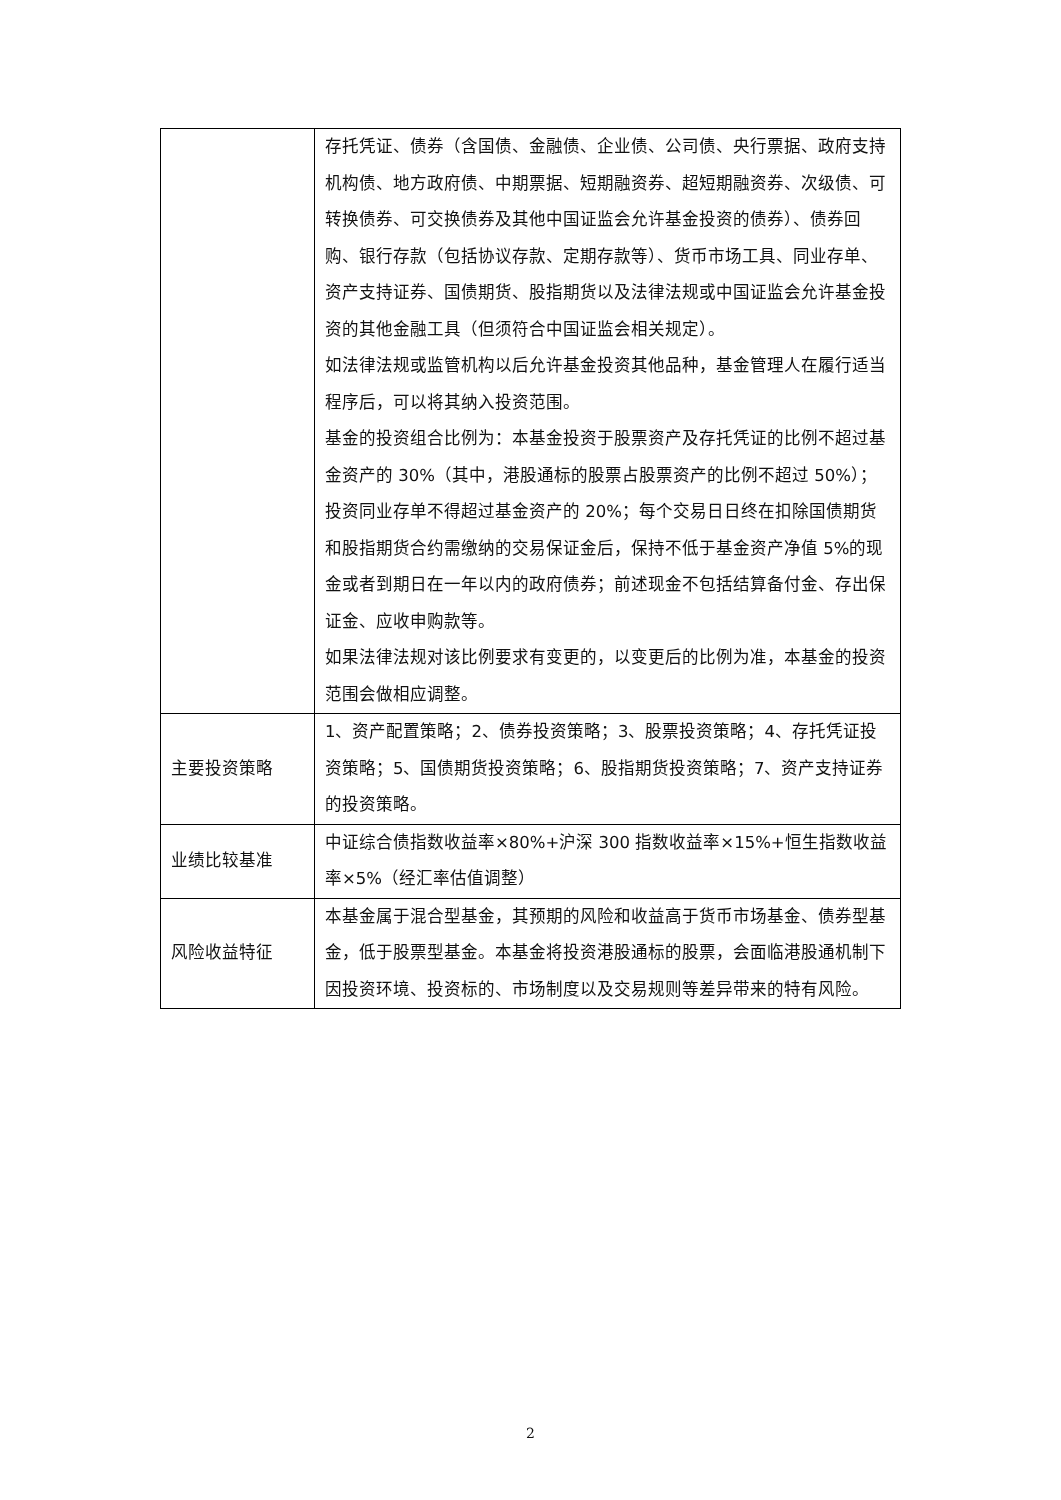| | 存托凭证、债券（含国债、金融债、企业债、公司债、央行票据、政府支持机构债、地方政府债、中期票据、短期融资券、超短期融资券、次级债、可转换债券、可交换债券及其他中国证监会允许基金投资的债券）、债券回购、银行存款（包括协议存款、定期存款等）、货币市场工具、同业存单、资产支持证券、国债期货、股指期货以及法律法规或中国证监会允许基金投资的其他金融工具（但须符合中国证监会相关规定）。 如法律法规或监管机构以后允许基金投资其他品种，基金管理人在履行适当程序后，可以将其纳入投资范围。 基金的投资组合比例为：本基金投资于股票资产及存托凭证的比例不超过基金资产的 30%（其中，港股通标的股票占股票资产的比例不超过 50%）；投资同业存单不得超过基金资产的 20%；每个交易日日终在扣除国债期货和股指期货合约需缴纳的交易保证金后，保持不低于基金资产净值 5%的现金或者到期日在一年以内的政府债券；前述现金不包括结算备付金、存出保证金、应收申购款等。 如果法律法规对该比例要求有变更的，以变更后的比例为准，本基金的投资范围会做相应调整。 |
| 主要投资策略 | 1、资产配置策略；2、债券投资策略；3、股票投资策略；4、存托凭证投资策略；5、国债期货投资策略；6、股指期货投资策略；7、资产支持证券的投资策略。 |
| 业绩比较基准 | 中证综合债指数收益率×80%+沪深 300 指数收益率×15%+恒生指数收益率×5%（经汇率估值调整） |
| 风险收益特征 | 本基金属于混合型基金，其预期的风险和收益高于货币市场基金、债券型基金，低于股票型基金。本基金将投资港股通标的股票，会面临港股通机制下因投资环境、投资标的、市场制度以及交易规则等差异带来的特有风险。 |
2